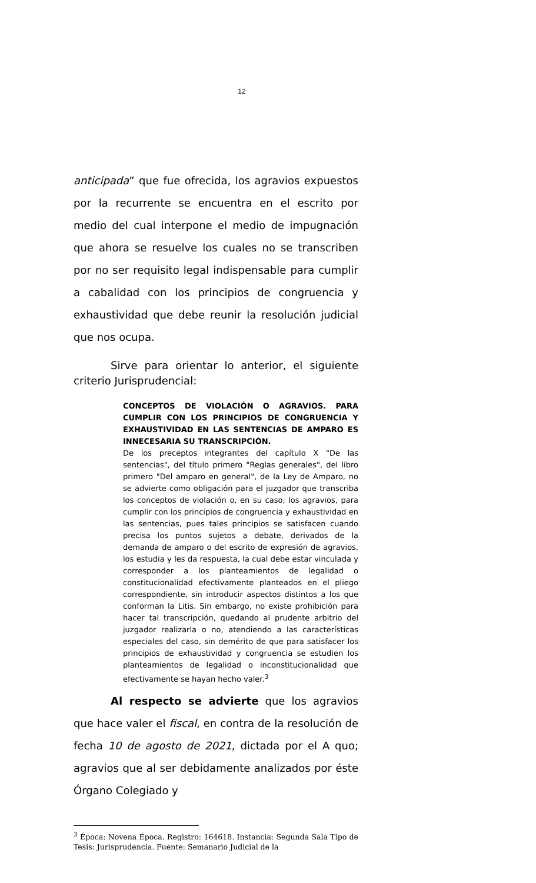12
anticipada” que fue ofrecida, los agravios expuestos por la recurrente se encuentra en el escrito por medio del cual interpone el medio de impugnación que ahora se resuelve los cuales no se transcriben por no ser requisito legal indispensable para cumplir a cabalidad con los principios de congruencia y exhaustividad que debe reunir la resolución judicial que nos ocupa.
Sirve para orientar lo anterior, el siguiente criterio Jurisprudencial:
CONCEPTOS DE VIOLACIÓN O AGRAVIOS. PARA CUMPLIR CON LOS PRINCIPIOS DE CONGRUENCIA Y EXHAUSTIVIDAD EN LAS SENTENCIAS DE AMPARO ES INNECESARIA SU TRANSCRIPCIÓN.
De los preceptos integrantes del capítulo X "De las sentencias", del título primero "Reglas generales", del libro primero "Del amparo en general", de la Ley de Amparo, no se advierte como obligación para el juzgador que transcriba los conceptos de violación o, en su caso, los agravios, para cumplir con los principios de congruencia y exhaustividad en las sentencias, pues tales principios se satisfacen cuando precisa los puntos sujetos a debate, derivados de la demanda de amparo o del escrito de expresión de agravios, los estudia y les da respuesta, la cual debe estar vinculada y corresponder a los planteamientos de legalidad o constitucionalidad efectivamente planteados en el pliego correspondiente, sin introducir aspectos distintos a los que conforman la Litis. Sin embargo, no existe prohibición para hacer tal transcripción, quedando al prudente arbitrio del juzgador realizarla o no, atendiendo a las características especiales del caso, sin demérito de que para satisfacer los principios de exhaustividad y congruencia se estudien los planteamientos de legalidad o inconstitucionalidad que efectivamente se hayan hecho valer.<sup>3</sup>
Al respecto se advierte que los agravios que hace valer el fiscal, en contra de la resolución de fecha 10 de agosto de 2021, dictada por el A quo; agravios que al ser debidamente analizados por éste Órgano Colegiado y
<sup>3</sup> Época: Novena Época. Registro: 164618. Instancia: Segunda Sala Tipo de Tesis: Jurisprudencia. Fuente: Semanario Judicial de la